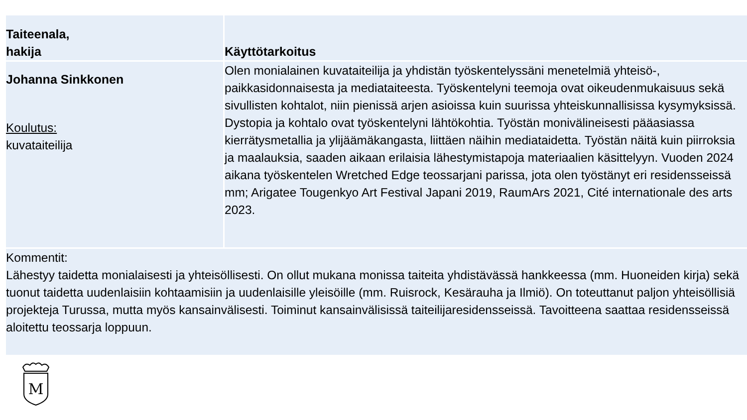| Taiteenala, hakija | Käyttötarkoitus |
| --- | --- |
| Johanna Sinkkonen Koulutus: kuvataiteilija | Olen monialainen kuvataiteilija ja yhdistän työskentelyssäni menetelmiä yhteisö-, paikkasidonnaisesta ja mediataiteesta. Työskentelyni teemoja ovat oikeudenmukaisuus sekä sivullisten kohtalot, niin pienissä arjen asioissa kuin suurissa yhteiskunnallisissa kysymyksissä. Dystopia ja kohtalo ovat työskentelyni lähtökohtia. Työstän monivälineisesti pääasiassa kierrätysmetallia ja ylijäämäkangasta, liittäen näihin mediataidetta. Työstän näitä kuin piirroksia ja maalauksia, saaden aikaan erilaisia lähestymistapoja materiaalien käsittelyyn. Vuoden 2024 aikana työskentelen Wretched Edge teossarjani parissa, jota olen työstänyt eri residensseissä mm; Arigatee Tougenkyo Art Festival Japani 2019, RaumArs 2021, Cité internationale des arts 2023. |
| Kommentit: Lähestyy taidetta monialaisesti ja yhteisöllisesti. On ollut mukana monissa taiteita yhdistävässä hankkeessa (mm. Huoneiden kirja) sekä tuonut taidetta uudenlaisiin kohtaamisiin ja uudenlaisille yleisöille (mm. Ruisrock, Kesärauha ja Ilmiö). On toteuttanut paljon yhteisöllisiä projekteja Turussa, mutta myös kansainvälisesti. Toiminut kansainvälisissä taiteilijaresidensseissä. Tavoitteena saattaa residensseissä aloitettu teossarja loppuun. | |
M